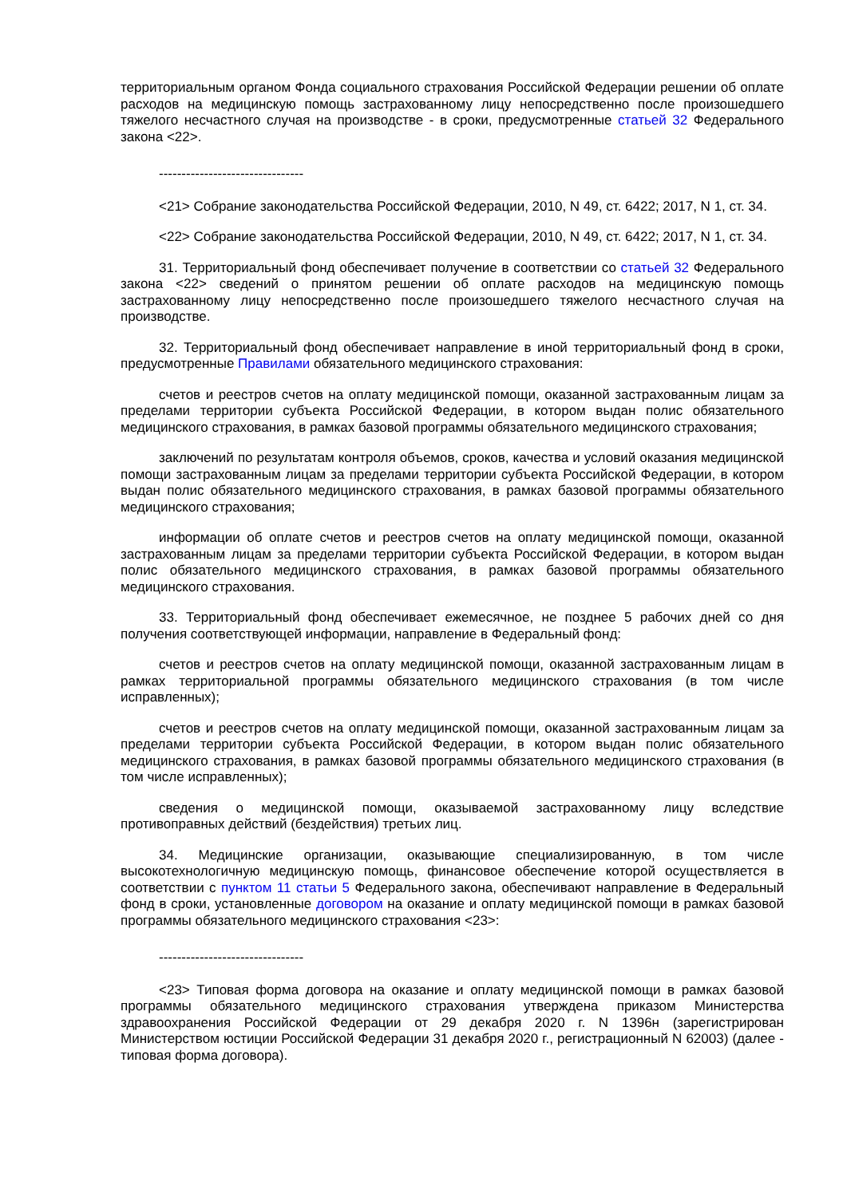территориальным органом Фонда социального страхования Российской Федерации решении об оплате расходов на медицинскую помощь застрахованному лицу непосредственно после произошедшего тяжелого несчастного случая на производстве - в сроки, предусмотренные статьей 32 Федерального закона <22>.
--------------------------------
<21> Собрание законодательства Российской Федерации, 2010, N 49, ст. 6422; 2017, N 1, ст. 34.
<22> Собрание законодательства Российской Федерации, 2010, N 49, ст. 6422; 2017, N 1, ст. 34.
31. Территориальный фонд обеспечивает получение в соответствии со статьей 32 Федерального закона <22> сведений о принятом решении об оплате расходов на медицинскую помощь застрахованному лицу непосредственно после произошедшего тяжелого несчастного случая на производстве.
32. Территориальный фонд обеспечивает направление в иной территориальный фонд в сроки, предусмотренные Правилами обязательного медицинского страхования:
счетов и реестров счетов на оплату медицинской помощи, оказанной застрахованным лицам за пределами территории субъекта Российской Федерации, в котором выдан полис обязательного медицинского страхования, в рамках базовой программы обязательного медицинского страхования;
заключений по результатам контроля объемов, сроков, качества и условий оказания медицинской помощи застрахованным лицам за пределами территории субъекта Российской Федерации, в котором выдан полис обязательного медицинского страхования, в рамках базовой программы обязательного медицинского страхования;
информации об оплате счетов и реестров счетов на оплату медицинской помощи, оказанной застрахованным лицам за пределами территории субъекта Российской Федерации, в котором выдан полис обязательного медицинского страхования, в рамках базовой программы обязательного медицинского страхования.
33. Территориальный фонд обеспечивает ежемесячное, не позднее 5 рабочих дней со дня получения соответствующей информации, направление в Федеральный фонд:
счетов и реестров счетов на оплату медицинской помощи, оказанной застрахованным лицам в рамках территориальной программы обязательного медицинского страхования (в том числе исправленных);
счетов и реестров счетов на оплату медицинской помощи, оказанной застрахованным лицам за пределами территории субъекта Российской Федерации, в котором выдан полис обязательного медицинского страхования, в рамках базовой программы обязательного медицинского страхования (в том числе исправленных);
сведения о медицинской помощи, оказываемой застрахованному лицу вследствие противоправных действий (бездействия) третьих лиц.
34. Медицинские организации, оказывающие специализированную, в том числе высокотехнологичную медицинскую помощь, финансовое обеспечение которой осуществляется в соответствии с пунктом 11 статьи 5 Федерального закона, обеспечивают направление в Федеральный фонд в сроки, установленные договором на оказание и оплату медицинской помощи в рамках базовой программы обязательного медицинского страхования <23>:
--------------------------------
<23> Типовая форма договора на оказание и оплату медицинской помощи в рамках базовой программы обязательного медицинского страхования утверждена приказом Министерства здравоохранения Российской Федерации от 29 декабря 2020 г. N 1396н (зарегистрирован Министерством юстиции Российской Федерации 31 декабря 2020 г., регистрационный N 62003) (далее - типовая форма договора).